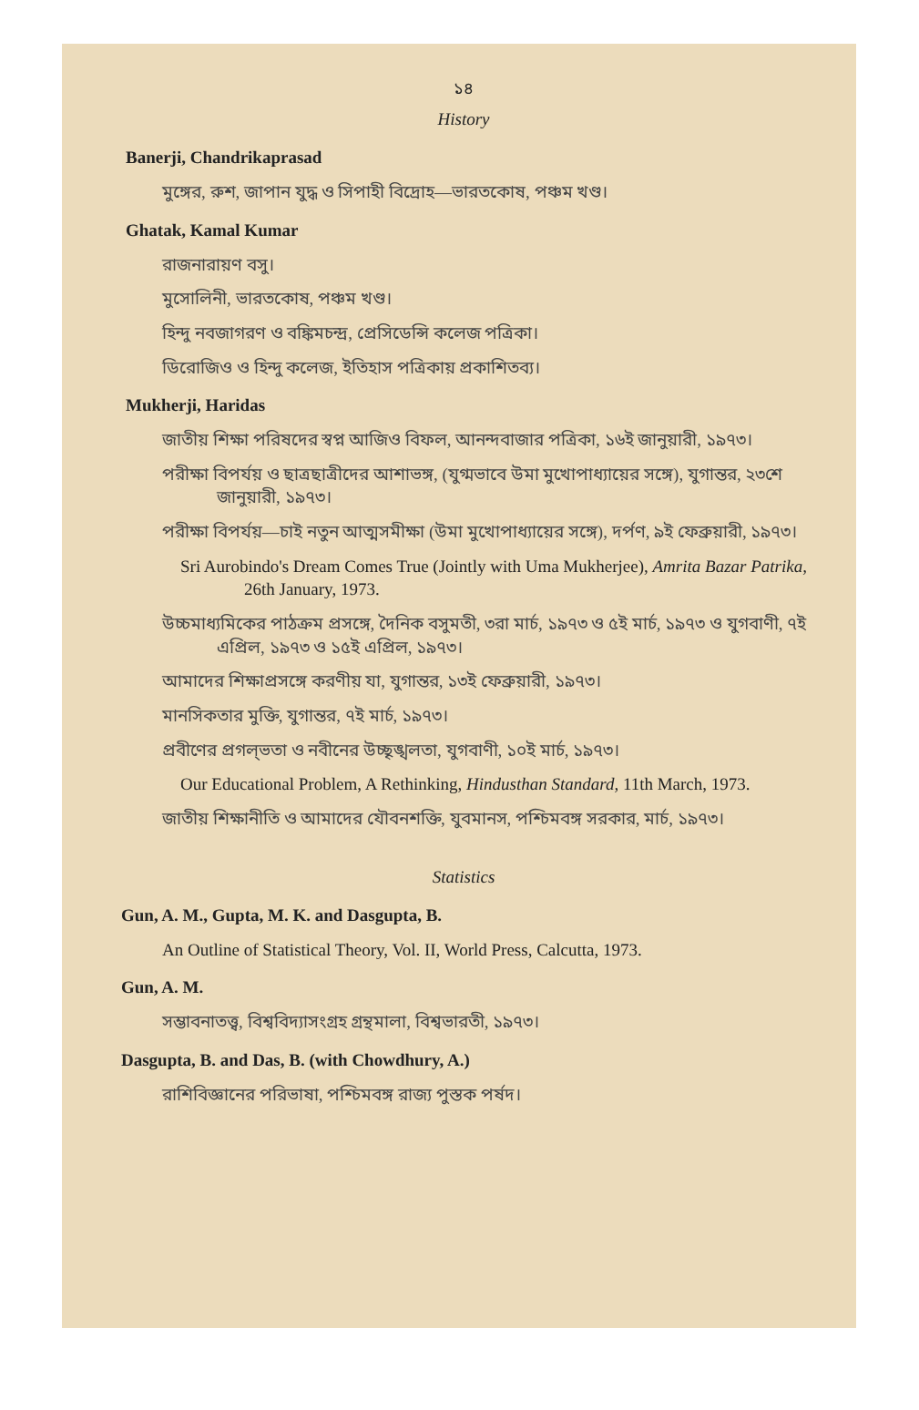১৪
History
Banerji, Chandrikaprasad
মুঙ্গের, রুশ, জাপান যুদ্ধ ও সিপাহী বিদ্রোহ—ভারতকোষ, পঞ্চম খণ্ড।
Ghatak, Kamal Kumar
রাজনারায়ণ বসু।
মুসোলিনী, ভারতকোষ, পঞ্চম খণ্ড।
হিন্দু নবজাগরণ ও বঙ্কিমচন্দ্র, প্রেসিডেন্সি কলেজ পত্রিকা।
ডিরোজিও ও হিন্দু কলেজ, ইতিহাস পত্রিকায় প্রকাশিতব্য।
Mukherji, Haridas
জাতীয় শিক্ষা পরিষদের স্বপ্ন আজিও বিফল, আনন্দবাজার পত্রিকা, ১৬ই জানুয়ারী, ১৯৭৩।
পরীক্ষা বিপর্যয় ও ছাত্রছাত্রীদের আশাভঙ্গ, (যুগ্মভাবে উমা মুখোপাধ্যায়ের সঙ্গে), যুগান্তর, ২৩শে জানুয়ারী, ১৯৭৩।
পরীক্ষা বিপর্যয়—চাই নতুন আত্মসমীক্ষা (উমা মুখোপাধ্যায়ের সঙ্গে), দর্পণ, ৯ই ফেব্রুয়ারী, ১৯৭৩।
Sri Aurobindo's Dream Comes True (Jointly with Uma Mukherjee), Amrita Bazar Patrika, 26th January, 1973.
উচ্চমাধ্যমিকের পাঠক্রম প্রসঙ্গে, দৈনিক বসুমতী, ৩রা মার্চ, ১৯৭৩ ও ৫ই মার্চ, ১৯৭৩ ও যুগবাণী, ৭ই এপ্রিল, ১৯৭৩ ও ১৫ই এপ্রিল, ১৯৭৩।
আমাদের শিক্ষাপ্রসঙ্গে করণীয় যা, যুগান্তর, ১৩ই ফেব্রুয়ারী, ১৯৭৩।
মানসিকতার মুক্তি, যুগান্তর, ৭ই মার্চ, ১৯৭৩।
প্রবীণের প্রগল্‌ভতা ও নবীনের উচ্ছৃঙ্খলতা, যুগবাণী, ১০ই মার্চ, ১৯৭৩।
Our Educational Problem, A Rethinking, Hindusthan Standard, 11th March, 1973.
জাতীয় শিক্ষানীতি ও আমাদের যৌবনশক্তি, যুবমানস, পশ্চিমবঙ্গ সরকার, মার্চ, ১৯৭৩।
Statistics
Gun, A. M., Gupta, M. K. and Dasgupta, B.
An Outline of Statistical Theory, Vol. II, World Press, Calcutta, 1973.
Gun, A. M.
সম্ভাবনাতত্ত্ব, বিশ্ববিদ্যাসংগ্রহ গ্রন্থমালা, বিশ্বভারতী, ১৯৭৩।
Dasgupta, B. and Das, B. (with Chowdhury, A.)
রাশিবিজ্ঞানের পরিভাষা, পশ্চিমবঙ্গ রাজ্য পুস্তক পর্ষদ।